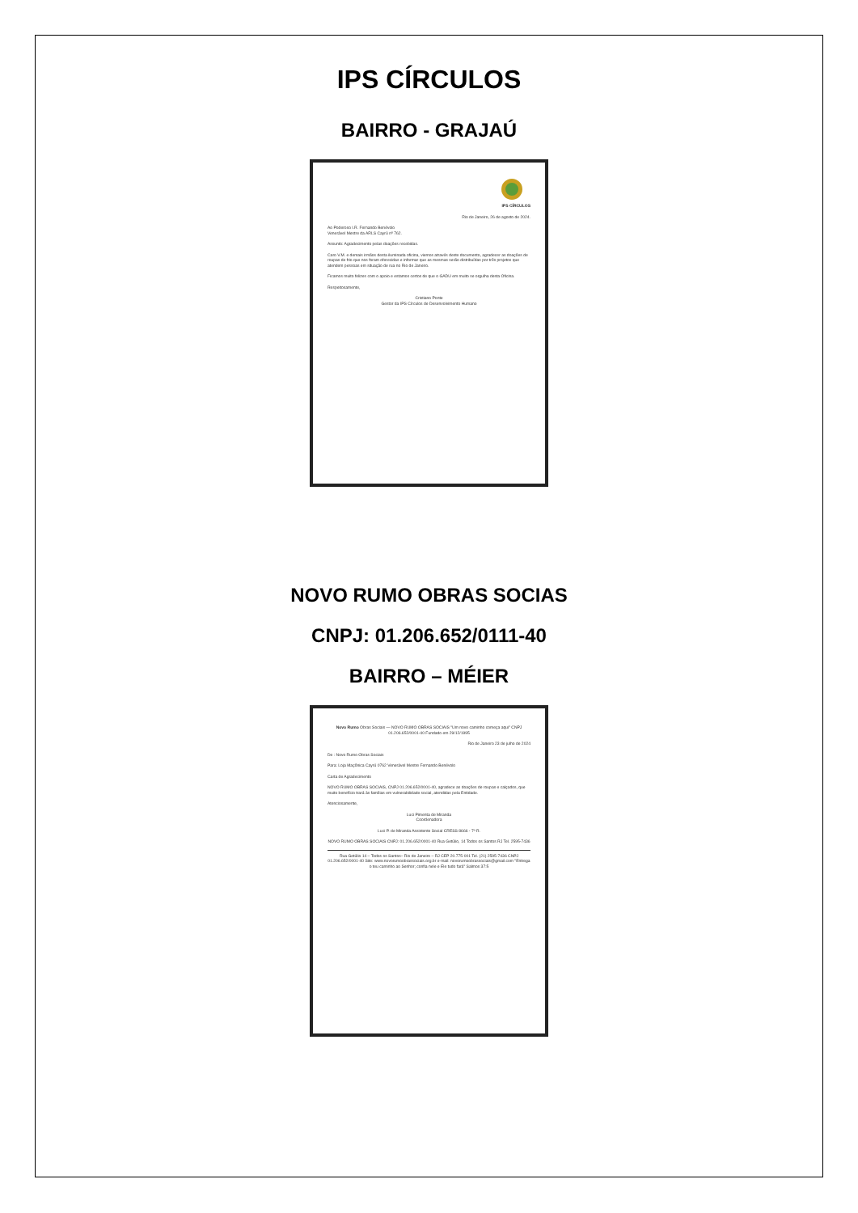IPS CÍRCULOS
BAIRRO - GRAJAÚ
IPS CÍRCULOS
Rio de Janeiro, 26 de agosto de 2024.
Ao Poderoso I.R. Fernando Benévolo
Venerável Mestre da ARLS Cayrú nº 762.
Assunto: Agradecimento pelas doações recebidas.
Caro V.M. e demais irmãos desta iluminada oficina, viemos através deste documento, agradecer as doações de roupas de frio que nos foram oferecidas e informar que as mesmas serão distribuídas por três projetos que atendem pessoas em situação de rua no Rio de Janeiro.
Ficamos muito felizes com o apoio e estamos certos de que o GADU em muito se orgulha desta Oficina.
Respeitosamente,
Cristiano Ponte
Gestor da IPS Círculos de Desenvolvimento Humano
NOVO RUMO OBRAS SOCIAS
CNPJ: 01.206.652/0111-40
BAIRRO – MÉIER
Novo Rumo Obras Sociais — NOVO RUMO OBRAS SOCIAIS "Um novo caminho começa aqui" CNPJ 01.206.652/0001-40 Fundado em 29/12/1995
Rio de Janeiro 23 de julho de 2024
De : Novo Rumo Obras Sociais
Para: Loja Maçônica Cayrú 0762 Venerável Mestre Fernando Benévolo
Carta de Agradecimento
NOVO RUMO OBRAS SOCIAIS, CNPJ 01.206.652/0001-40, agradece as doações de roupas e calçados, que muito benefício trará às famílias em vulnerabilidade social, atendidas pela Entidade.
Atenciosamente,
Luci Pimenta de Miranda
Coordenadora
Luci P. de Miranda Assistente Social CRESS 8666 - 7ª R.
NOVO RUMO OBRAS SOCIAIS CNPJ: 01.206.652/0001-40 Rua Getúlio, 14 Todos os Santos RJ Tel. 2595-7436
Rua Getúlio 14 – Todos os Santos– Rio de Janeiro – RJ CEP 20.775-001 Tel. (21) 2595-7436 CNPJ 01.206.652/0001-40 Site: www.novorumoobrassociais.org.br e-mail: novorumoobrassociais@gmail.com "Entrega o teu caminho ao Senhor; confia nele e Ele tudo fará" Salmos 37:5